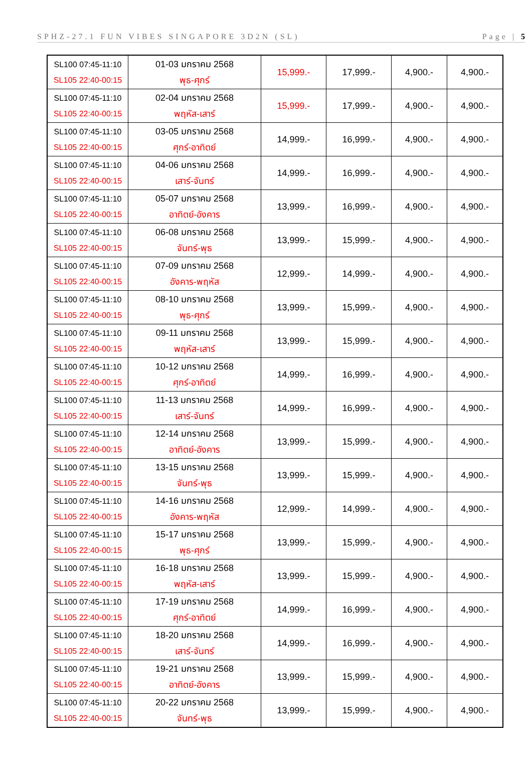SPHZ-27.1 FUN VIBES SINGAPORE 3D2N (SL) Page | 5
| SL100 07:45-11:10 SL105 22:40-00:15 | 01-03 มกราคม 2568 พุธ-ศุกร์ | 15,999.- | 17,999.- | 4,900.- | 4,900.- |
| SL100 07:45-11:10 SL105 22:40-00:15 | 02-04 มกราคม 2568 พฤหัส-เสาร์ | 15,999.- | 17,999.- | 4,900.- | 4,900.- |
| SL100 07:45-11:10 SL105 22:40-00:15 | 03-05 มกราคม 2568 ศุกร์-อาทิตย์ | 14,999.- | 16,999.- | 4,900.- | 4,900.- |
| SL100 07:45-11:10 SL105 22:40-00:15 | 04-06 มกราคม 2568 เสาร์-จันทร์ | 14,999.- | 16,999.- | 4,900.- | 4,900.- |
| SL100 07:45-11:10 SL105 22:40-00:15 | 05-07 มกราคม 2568 อาทิตย์-อังคาร | 13,999.- | 16,999.- | 4,900.- | 4,900.- |
| SL100 07:45-11:10 SL105 22:40-00:15 | 06-08 มกราคม 2568 จันทร์-พุธ | 13,999.- | 15,999.- | 4,900.- | 4,900.- |
| SL100 07:45-11:10 SL105 22:40-00:15 | 07-09 มกราคม 2568 อังคาร-พฤหัส | 12,999.- | 14,999.- | 4,900.- | 4,900.- |
| SL100 07:45-11:10 SL105 22:40-00:15 | 08-10 มกราคม 2568 พุธ-ศุกร์ | 13,999.- | 15,999.- | 4,900.- | 4,900.- |
| SL100 07:45-11:10 SL105 22:40-00:15 | 09-11 มกราคม 2568 พฤหัส-เสาร์ | 13,999.- | 15,999.- | 4,900.- | 4,900.- |
| SL100 07:45-11:10 SL105 22:40-00:15 | 10-12 มกราคม 2568 ศุกร์-อาทิตย์ | 14,999.- | 16,999.- | 4,900.- | 4,900.- |
| SL100 07:45-11:10 SL105 22:40-00:15 | 11-13 มกราคม 2568 เสาร์-จันทร์ | 14,999.- | 16,999.- | 4,900.- | 4,900.- |
| SL100 07:45-11:10 SL105 22:40-00:15 | 12-14 มกราคม 2568 อาทิตย์-อังคาร | 13,999.- | 15,999.- | 4,900.- | 4,900.- |
| SL100 07:45-11:10 SL105 22:40-00:15 | 13-15 มกราคม 2568 จันทร์-พุธ | 13,999.- | 15,999.- | 4,900.- | 4,900.- |
| SL100 07:45-11:10 SL105 22:40-00:15 | 14-16 มกราคม 2568 อังคาร-พฤหัส | 12,999.- | 14,999.- | 4,900.- | 4,900.- |
| SL100 07:45-11:10 SL105 22:40-00:15 | 15-17 มกราคม 2568 พุธ-ศุกร์ | 13,999.- | 15,999.- | 4,900.- | 4,900.- |
| SL100 07:45-11:10 SL105 22:40-00:15 | 16-18 มกราคม 2568 พฤหัส-เสาร์ | 13,999.- | 15,999.- | 4,900.- | 4,900.- |
| SL100 07:45-11:10 SL105 22:40-00:15 | 17-19 มกราคม 2568 ศุกร์-อาทิตย์ | 14,999.- | 16,999.- | 4,900.- | 4,900.- |
| SL100 07:45-11:10 SL105 22:40-00:15 | 18-20 มกราคม 2568 เสาร์-จันทร์ | 14,999.- | 16,999.- | 4,900.- | 4,900.- |
| SL100 07:45-11:10 SL105 22:40-00:15 | 19-21 มกราคม 2568 อาทิตย์-อังคาร | 13,999.- | 15,999.- | 4,900.- | 4,900.- |
| SL100 07:45-11:10 SL105 22:40-00:15 | 20-22 มกราคม 2568 จันทร์-พุธ | 13,999.- | 15,999.- | 4,900.- | 4,900.- |